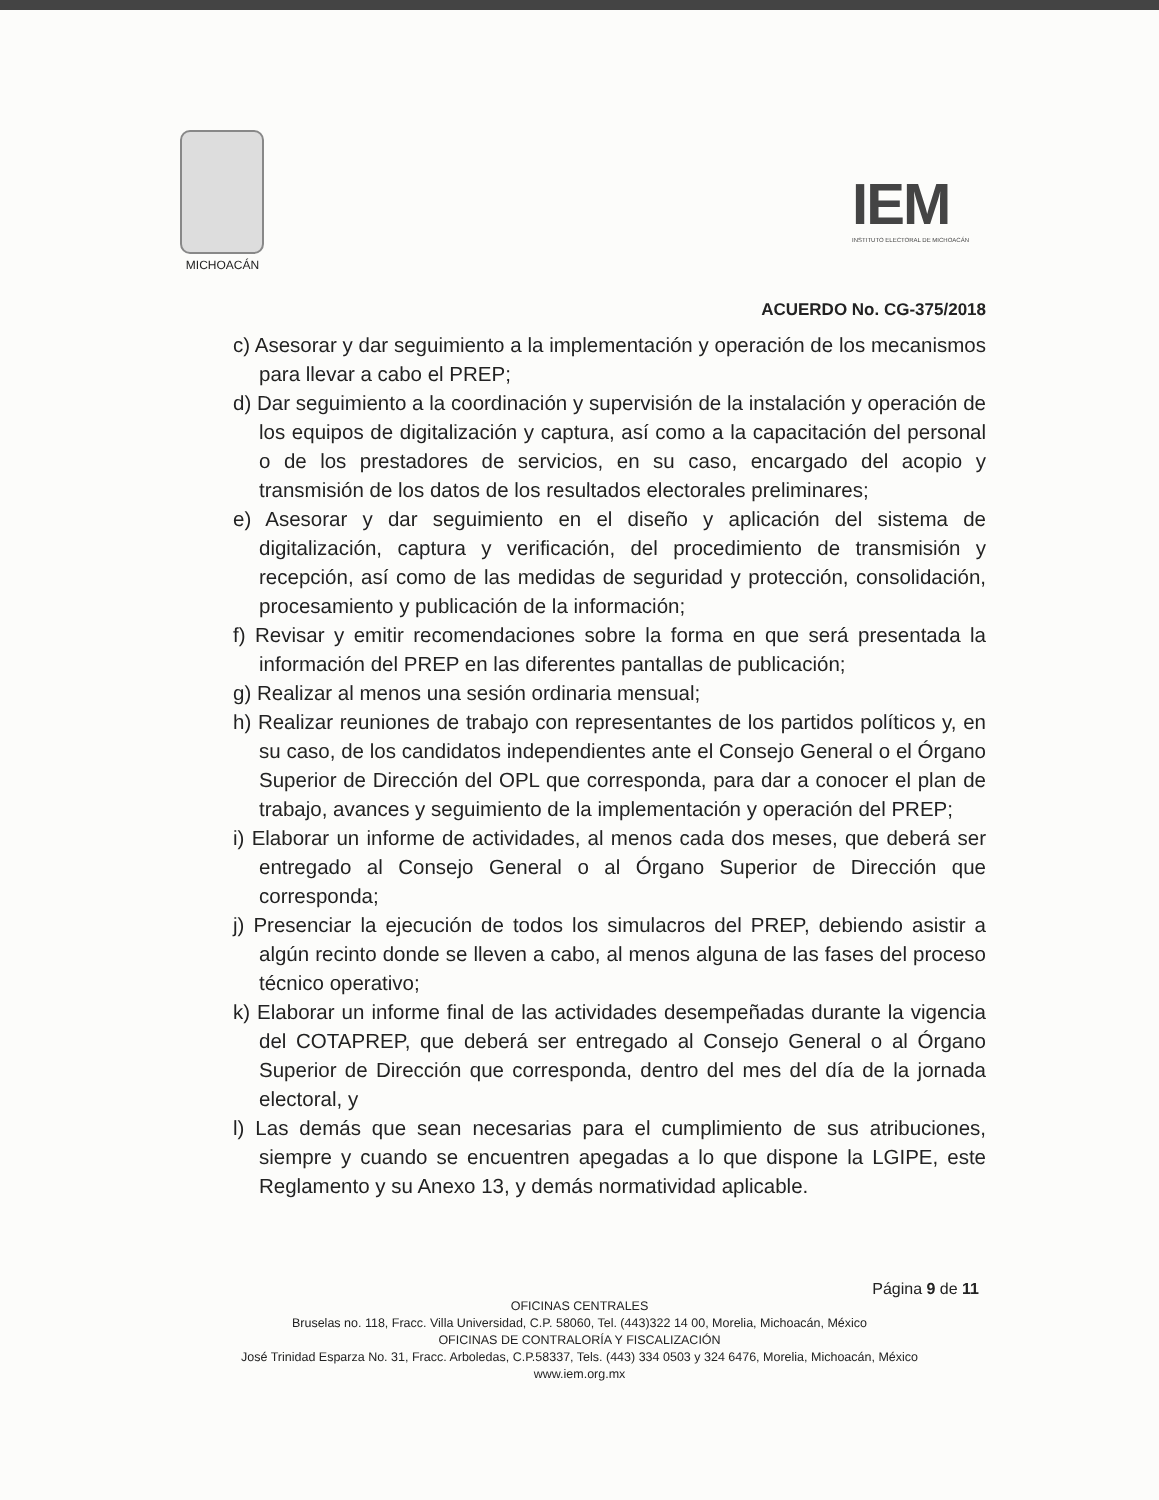MICHOACÁN
IEM
INSTITUTO ELECTORAL DE MICHOACÁN
ACUERDO No. CG-375/2018
c) Asesorar y dar seguimiento a la implementación y operación de los mecanismos para llevar a cabo el PREP;
d) Dar seguimiento a la coordinación y supervisión de la instalación y operación de los equipos de digitalización y captura, así como a la capacitación del personal o de los prestadores de servicios, en su caso, encargado del acopio y transmisión de los datos de los resultados electorales preliminares;
e) Asesorar y dar seguimiento en el diseño y aplicación del sistema de digitalización, captura y verificación, del procedimiento de transmisión y recepción, así como de las medidas de seguridad y protección, consolidación, procesamiento y publicación de la información;
f) Revisar y emitir recomendaciones sobre la forma en que será presentada la información del PREP en las diferentes pantallas de publicación;
g) Realizar al menos una sesión ordinaria mensual;
h) Realizar reuniones de trabajo con representantes de los partidos políticos y, en su caso, de los candidatos independientes ante el Consejo General o el Órgano Superior de Dirección del OPL que corresponda, para dar a conocer el plan de trabajo, avances y seguimiento de la implementación y operación del PREP;
i) Elaborar un informe de actividades, al menos cada dos meses, que deberá ser entregado al Consejo General o al Órgano Superior de Dirección que corresponda;
j) Presenciar la ejecución de todos los simulacros del PREP, debiendo asistir a algún recinto donde se lleven a cabo, al menos alguna de las fases del proceso técnico operativo;
k) Elaborar un informe final de las actividades desempeñadas durante la vigencia del COTAPREP, que deberá ser entregado al Consejo General o al Órgano Superior de Dirección que corresponda, dentro del mes del día de la jornada electoral, y
l) Las demás que sean necesarias para el cumplimiento de sus atribuciones, siempre y cuando se encuentren apegadas a lo que dispone la LGIPE, este Reglamento y su Anexo 13, y demás normatividad aplicable.
Página 9 de 11
OFICINAS CENTRALES
Bruselas no. 118, Fracc. Villa Universidad, C.P. 58060, Tel. (443)322 14 00, Morelia, Michoacán, México
OFICINAS DE CONTRALORÍA Y FISCALIZACIÓN
José Trinidad Esparza No. 31, Fracc. Arboledas, C.P.58337, Tels. (443) 334 0503 y 324 6476, Morelia, Michoacán, México
www.iem.org.mx